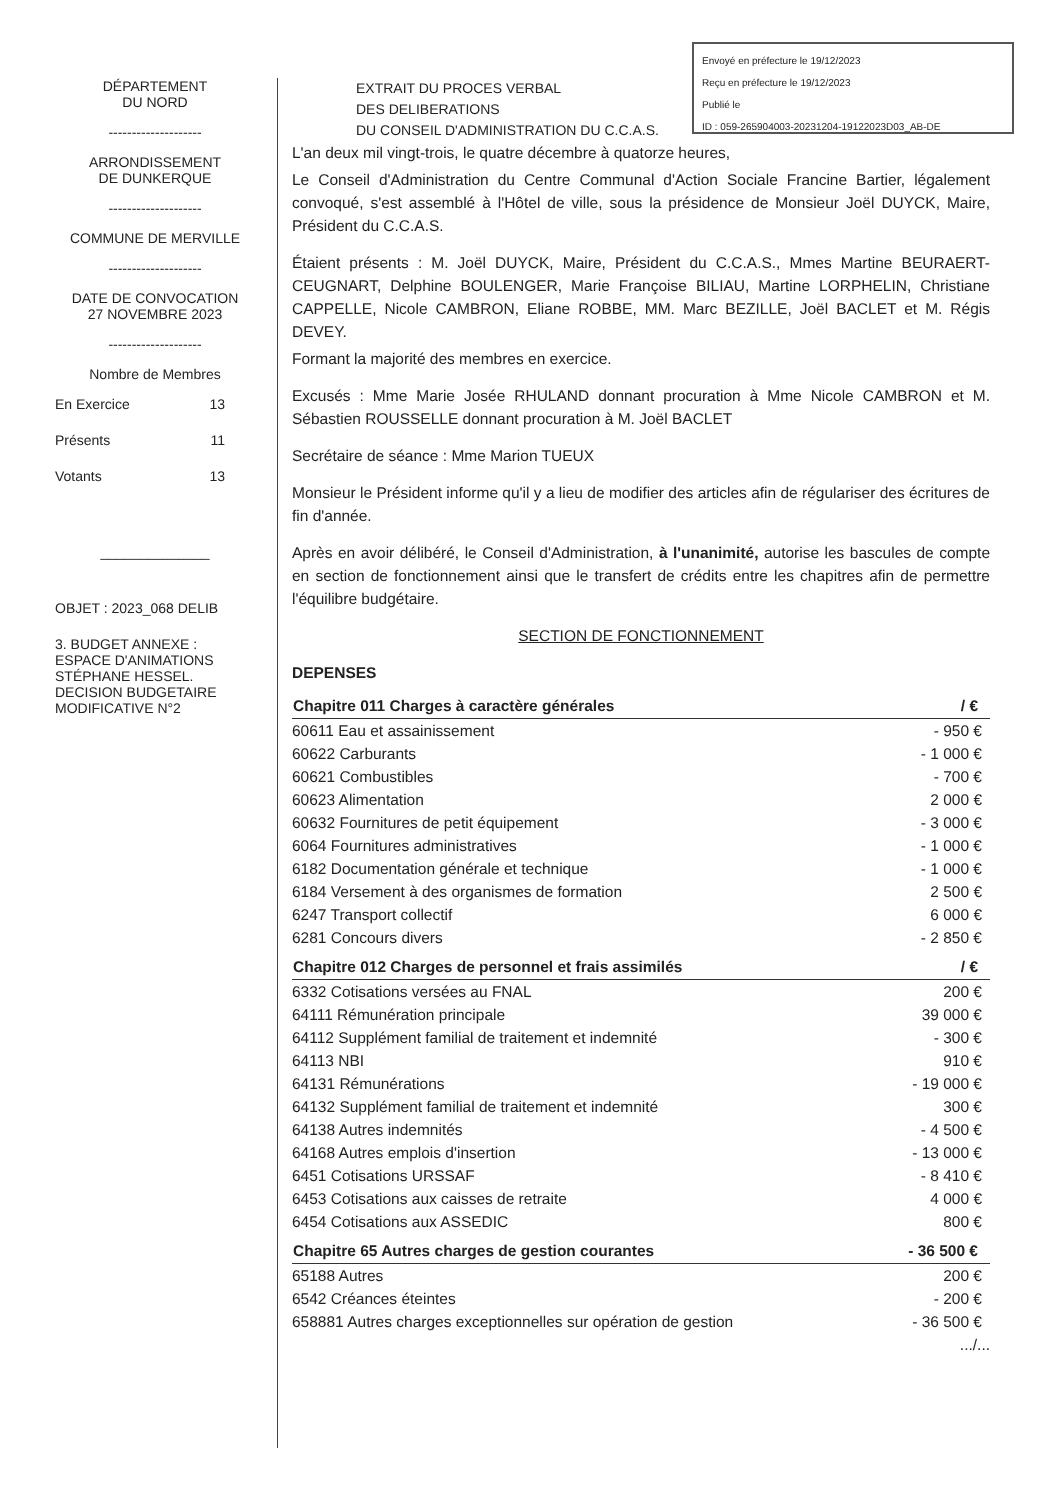Envoyé en préfecture le 19/12/2023
Reçu en préfecture le 19/12/2023
Publié le
ID : 059-265904003-20231204-19122023D03_AB-DE
DÉPARTEMENT
DU NORD
--------------------
ARRONDISSEMENT
DE DUNKERQUE
--------------------
COMMUNE DE MERVILLE
--------------------
DATE DE CONVOCATION
27 NOVEMBRE 2023
--------------------
Nombre de Membres
En Exercice 13
Présents 11
Votants 13
______________
OBJET : 2023_068 DELIB
3. BUDGET ANNEXE : ESPACE D'ANIMATIONS STÉPHANE HESSEL. DECISION BUDGETAIRE MODIFICATIVE N°2
EXTRAIT DU PROCES VERBAL
DES DELIBERATIONS
DU CONSEIL D'ADMINISTRATION DU C.C.A.S.
L'an deux mil vingt-trois, le quatre décembre à quatorze heures,
Le Conseil d'Administration du Centre Communal d'Action Sociale Francine Bartier, légalement convoqué, s'est assemblé à l'Hôtel de ville, sous la présidence de Monsieur Joël DUYCK, Maire, Président du C.C.A.S.
Étaient présents : M. Joël DUYCK, Maire, Président du C.C.A.S., Mmes Martine BEURAERT-CEUGNART, Delphine BOULENGER, Marie Françoise BILIAU, Martine LORPHELIN, Christiane CAPPELLE, Nicole CAMBRON, Eliane ROBBE, MM. Marc BEZILLE, Joël BACLET et M. Régis DEVEY.
Formant la majorité des membres en exercice.
Excusés : Mme Marie Josée RHULAND donnant procuration à Mme Nicole CAMBRON et M. Sébastien ROUSSELLE donnant procuration à M. Joël BACLET
Secrétaire de séance : Mme Marion TUEUX
Monsieur le Président informe qu'il y a lieu de modifier des articles afin de régulariser des écritures de fin d'année.
Après en avoir délibéré, le Conseil d'Administration, à l'unanimité, autorise les bascules de compte en section de fonctionnement ainsi que le transfert de crédits entre les chapitres afin de permettre l'équilibre budgétaire.
SECTION DE FONCTIONNEMENT
DEPENSES
| Chapitre 011 Charges à caractère générales | / € |
| --- | --- |
| 60611 Eau et assainissement | - 950 € |
| 60622 Carburants | - 1 000 € |
| 60621 Combustibles | - 700 € |
| 60623 Alimentation | 2 000 € |
| 60632 Fournitures de petit équipement | - 3 000 € |
| 6064 Fournitures administratives | - 1 000 € |
| 6182 Documentation générale et technique | - 1 000 € |
| 6184 Versement à des organismes de formation | 2 500 € |
| 6247 Transport collectif | 6 000 € |
| 6281 Concours divers | - 2 850 € |
| Chapitre 012 Charges de personnel et frais assimilés | / € |
| 6332 Cotisations versées au FNAL | 200 € |
| 64111 Rémunération principale | 39 000 € |
| 64112 Supplément familial de traitement et indemnité | - 300 € |
| 64113 NBI | 910 € |
| 64131 Rémunérations | - 19 000 € |
| 64132 Supplément familial de traitement et indemnité | 300 € |
| 64138 Autres indemnités | - 4 500 € |
| 64168 Autres emplois d'insertion | - 13 000 € |
| 6451 Cotisations URSSAF | - 8 410 € |
| 6453 Cotisations aux caisses de retraite | 4 000 € |
| 6454 Cotisations aux ASSEDIC | 800 € |
| Chapitre 65 Autres charges de gestion courantes | - 36 500 € |
| 65188 Autres | 200 € |
| 6542 Créances éteintes | - 200 € |
| 658881 Autres charges exceptionnelles sur opération de gestion | - 36 500 € |
.../...